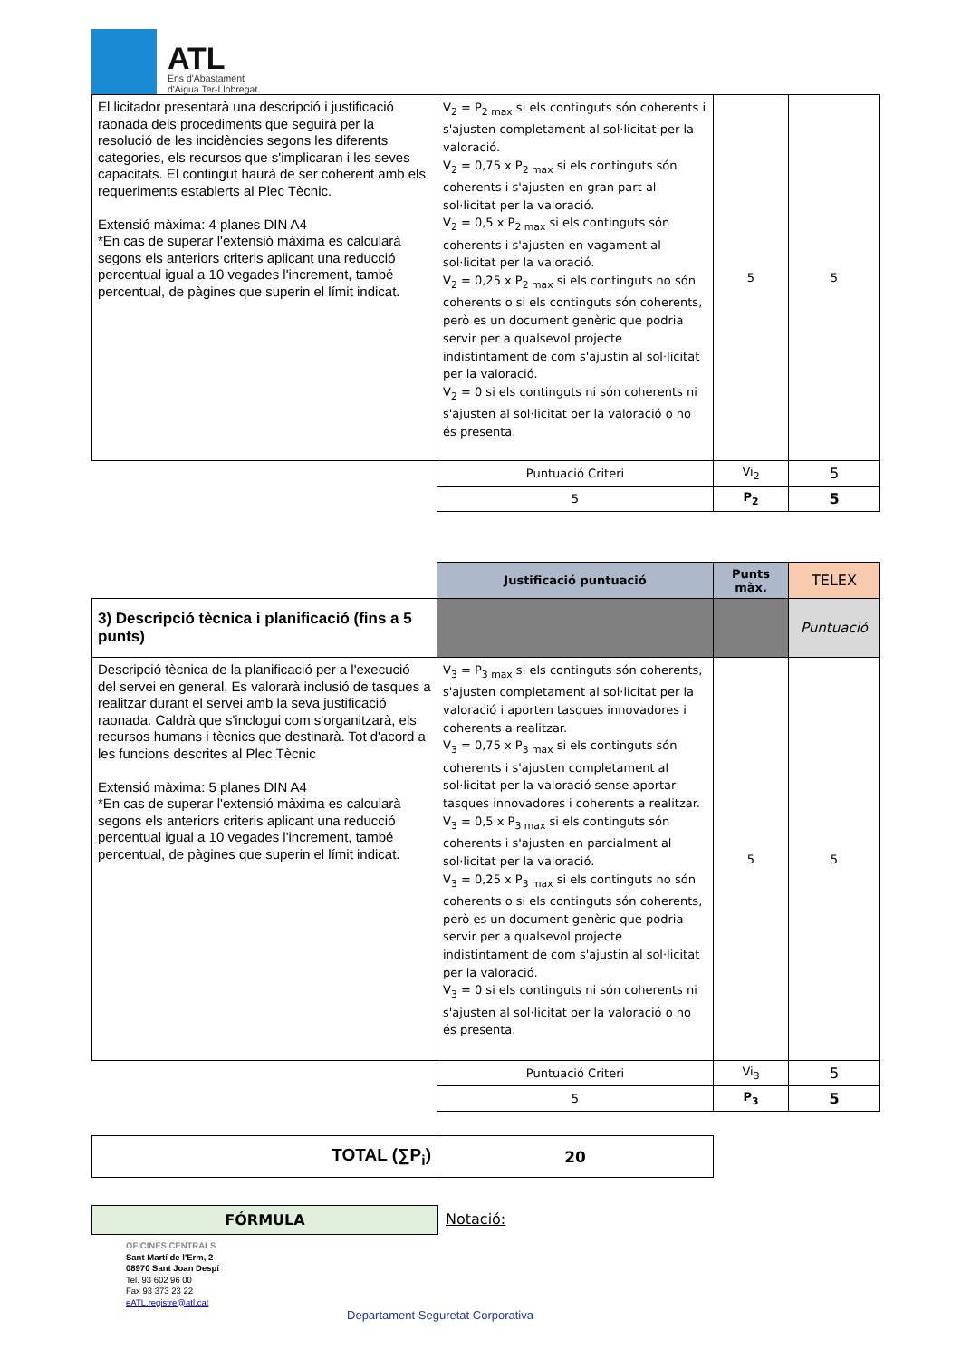ATL
Ens d'Abastament
d'Aigua Ter-Llobregat
| El licitador presentarà una descripció i justificació raonada dels procediments que seguirà per la resolució de les incidències segons les diferents categories, els recursos que s'implicaran i les seves capacitats. El contingut haurà de ser coherent amb els requeriments establerts al Plec Tècnic. Extensió màxima: 4 planes DIN A4 *En cas de superar l'extensió màxima es calcularà segons els anteriors criteris aplicant una reducció percentual igual a 10 vegades l'increment, també percentual, de pàgines que superin el límit indicat. | V<sub>2</sub> = P<sub>2 max</sub> si els continguts són coherents i s'ajusten completament al sol·licitat per la valoració. V<sub>2</sub> = 0,75 x P<sub>2 max</sub> si els continguts són coherents i s'ajusten en gran part al sol·licitat per la valoració. V<sub>2</sub> = 0,5 x P<sub>2 max</sub> si els continguts són coherents i s'ajusten en vagament al sol·licitat per la valoració. V<sub>2</sub> = 0,25 x P<sub>2 max</sub> si els continguts no són coherents o si els continguts són coherents, però es un document genèric que podria servir per a qualsevol projecte indistintament de com s'ajustin al sol·licitat per la valoració. V<sub>2</sub> = 0 si els continguts ni són coherents ni s'ajusten al sol·licitat per la valoració o no és presenta. | 5 | 5 |
| | Puntuació Criteri | Vi<sub>2</sub> | 5 |
| | 5 | P<sub>2</sub> | 5 |
| | Justificació puntuació | Punts màx. | TELEX |
| 3) Descripció tècnica i planificació (fins a 5 punts) | | | Puntuació |
| Descripció tècnica de la planificació per a l'execució del servei en general. Es valorarà inclusió de tasques a realitzar durant el servei amb la seva justificació raonada. Caldrà que s'inclogui com s'organitzarà, els recursos humans i tècnics que destinarà. Tot d'acord a les funcions descrites al Plec Tècnic Extensió màxima: 5 planes DIN A4 *En cas de superar l'extensió màxima es calcularà segons els anteriors criteris aplicant una reducció percentual igual a 10 vegades l'increment, també percentual, de pàgines que superin el límit indicat. | V<sub>3</sub> = P<sub>3 max</sub> si els continguts són coherents, s'ajusten completament al sol·licitat per la valoració i aporten tasques innovadores i coherents a realitzar. V<sub>3</sub> = 0,75 x P<sub>3 max</sub> si els continguts són coherents i s'ajusten completament al sol·licitat per la valoració sense aportar tasques innovadores i coherents a realitzar. V<sub>3</sub> = 0,5 x P<sub>3 max</sub> si els continguts són coherents i s'ajusten en parcialment al sol·licitat per la valoració. V<sub>3</sub> = 0,25 x P<sub>3 max</sub> si els continguts no són coherents o si els continguts són coherents, però es un document genèric que podria servir per a qualsevol projecte indistintament de com s'ajustin al sol·licitat per la valoració. V<sub>3</sub> = 0 si els continguts ni són coherents ni s'ajusten al sol·licitat per la valoració o no és presenta. | 5 | 5 |
| | Puntuació Criteri | Vi<sub>3</sub> | 5 |
| | 5 | P<sub>3</sub> | 5 |
| TOTAL (∑P<sub>i</sub>) | 20 |
FÓRMULA Notació:
OFICINES CENTRALS
Sant Martí de l'Erm, 2
08970 Sant Joan Despí
Tel. 93 602 96 00
Fax 93 373 23 22
eATL.registre@atl.cat
Departament Seguretat Corporativa